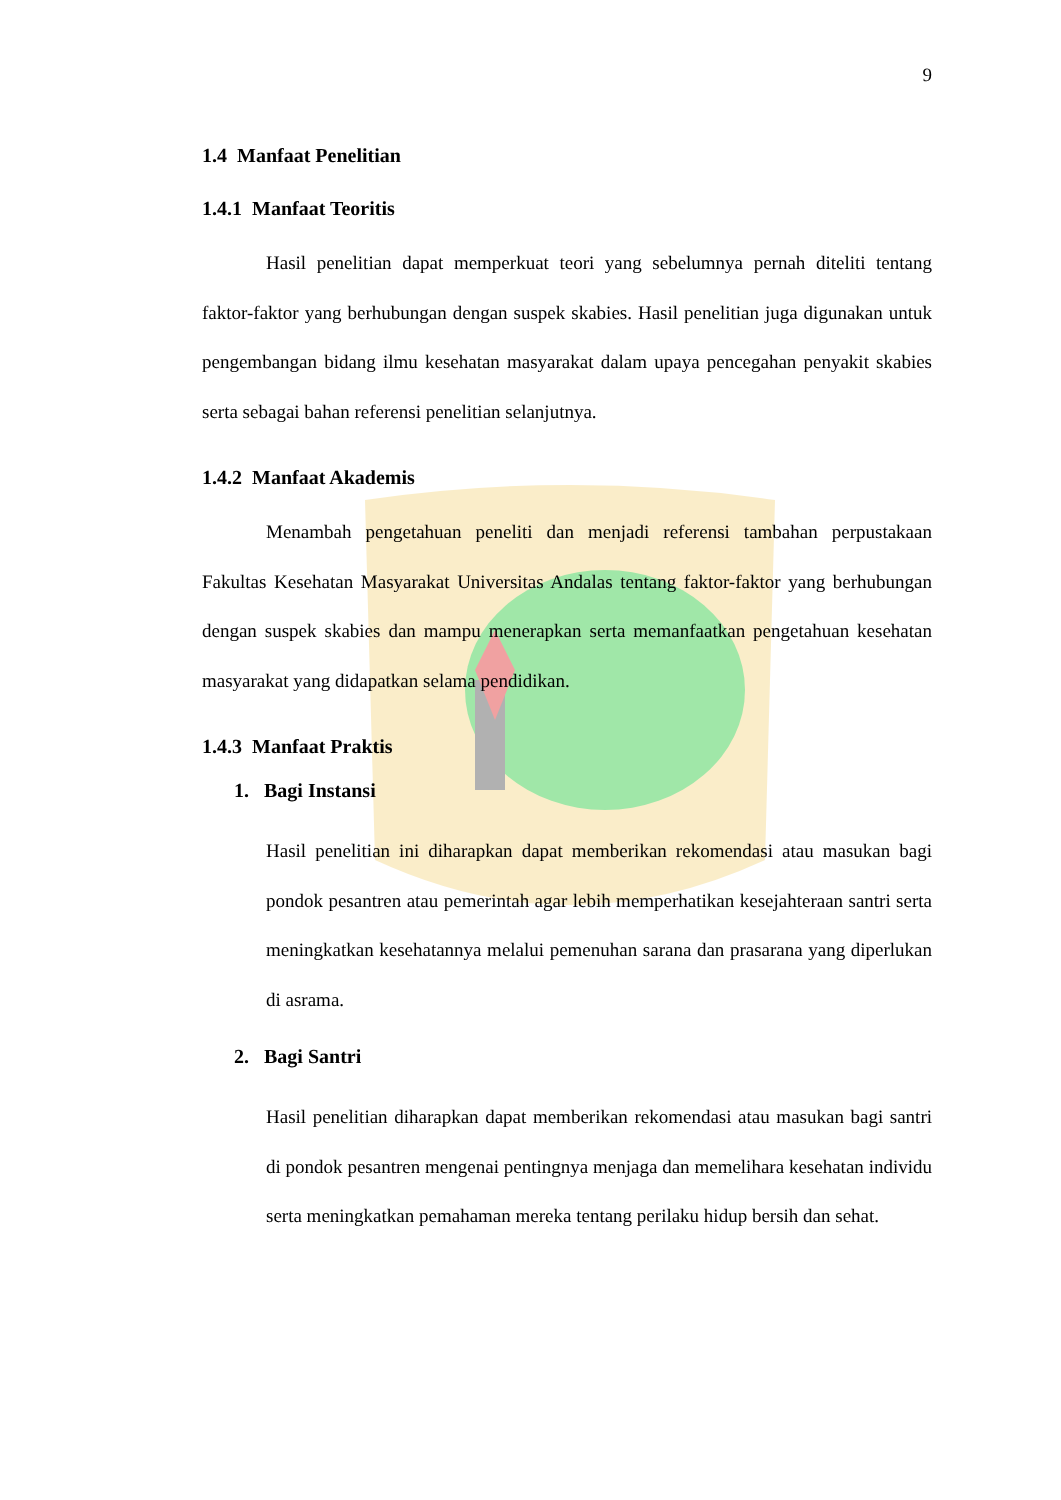9
1.4 Manfaat Penelitian
1.4.1 Manfaat Teoritis
Hasil penelitian dapat memperkuat teori yang sebelumnya pernah diteliti tentang faktor-faktor yang berhubungan dengan suspek skabies. Hasil penelitian juga digunakan untuk pengembangan bidang ilmu kesehatan masyarakat dalam upaya pencegahan penyakit skabies serta sebagai bahan referensi penelitian selanjutnya.
1.4.2 Manfaat Akademis
Menambah pengetahuan peneliti dan menjadi referensi tambahan perpustakaan Fakultas Kesehatan Masyarakat Universitas Andalas tentang faktor-faktor yang berhubungan dengan suspek skabies dan mampu menerapkan serta memanfaatkan pengetahuan kesehatan masyarakat yang didapatkan selama pendidikan.
1.4.3 Manfaat Praktis
1. Bagi Instansi
Hasil penelitian ini diharapkan dapat memberikan rekomendasi atau masukan bagi pondok pesantren atau pemerintah agar lebih memperhatikan kesejahteraan santri serta meningkatkan kesehatannya melalui pemenuhan sarana dan prasarana yang diperlukan di asrama.
2. Bagi Santri
Hasil penelitian diharapkan dapat memberikan rekomendasi atau masukan bagi santri di pondok pesantren mengenai pentingnya menjaga dan memelihara kesehatan individu serta meningkatkan pemahaman mereka tentang perilaku hidup bersih dan sehat.